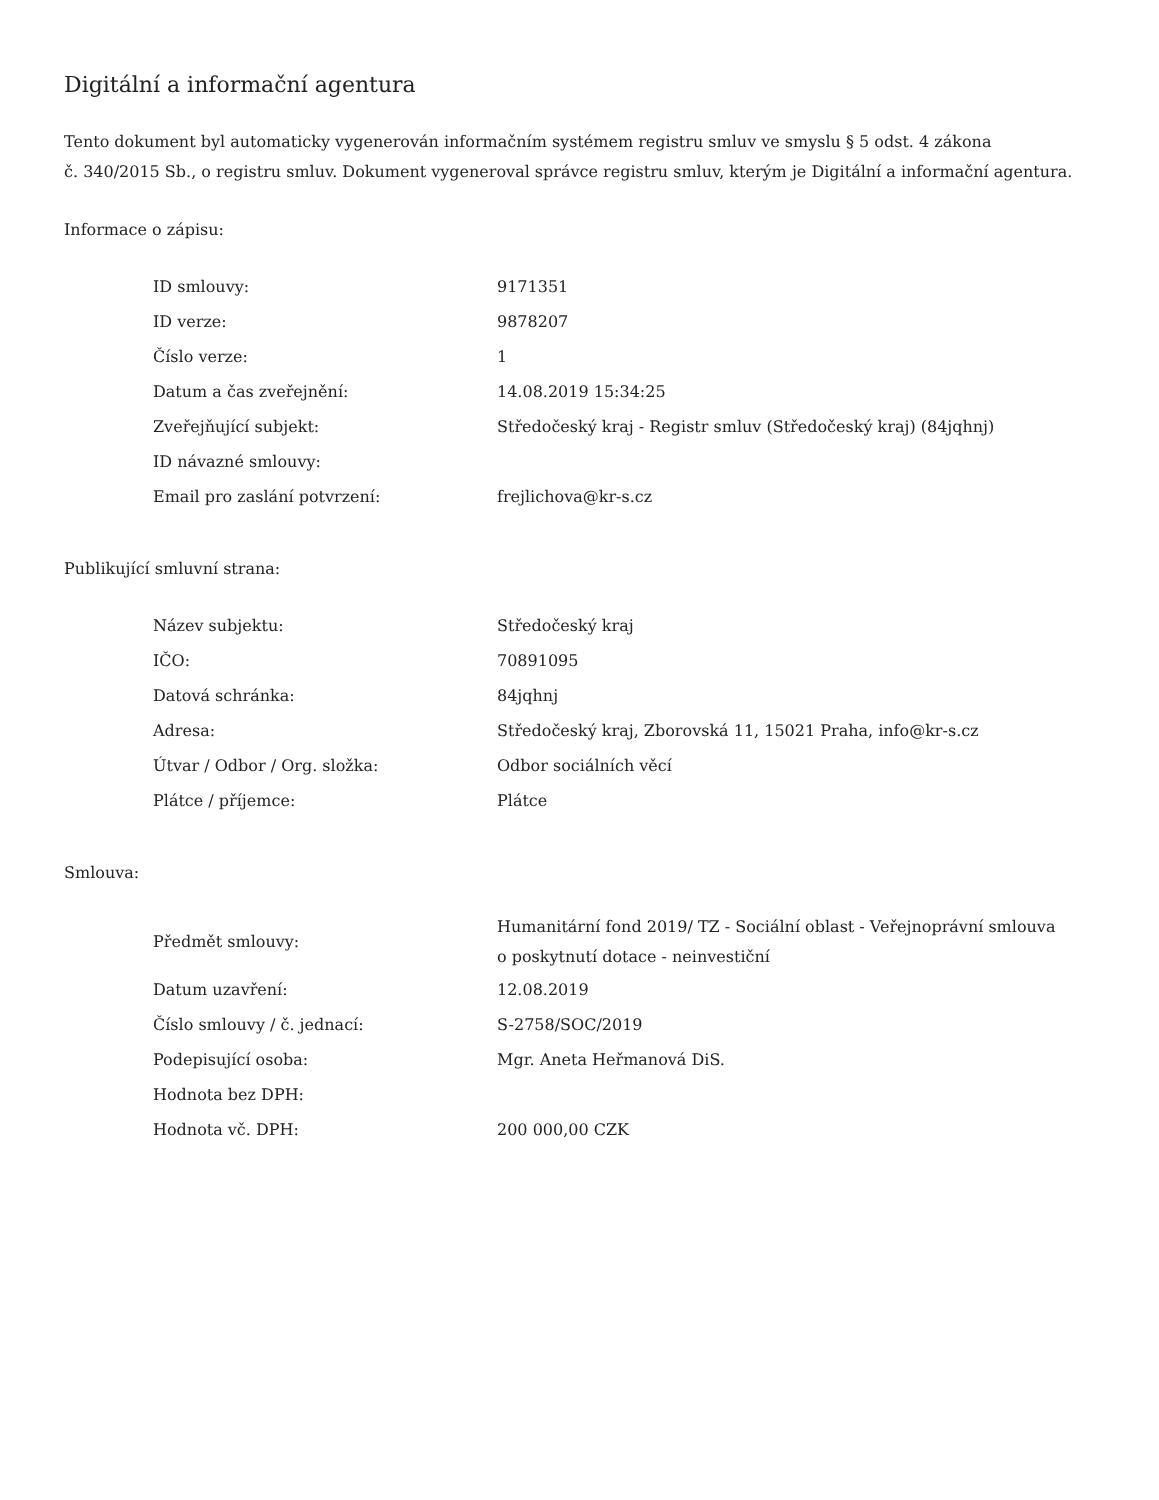Digitální a informační agentura
Tento dokument byl automaticky vygenerován informačním systémem registru smluv ve smyslu § 5 odst. 4 zákona
č. 340/2015 Sb., o registru smluv. Dokument vygeneroval správce registru smluv, kterým je Digitální a informační agentura.
Informace o zápisu:
| ID smlouvy: | 9171351 |
| ID verze: | 9878207 |
| Číslo verze: | 1 |
| Datum a čas zveřejnění: | 14.08.2019 15:34:25 |
| Zveřejňující subjekt: | Středočeský kraj - Registr smluv (Středočeský kraj) (84jqhnj) |
| ID návazné smlouvy: | |
| Email pro zaslání potvrzení: | frejlichova@kr-s.cz |
Publikující smluvní strana:
| Název subjektu: | Středočeský kraj |
| IČO: | 70891095 |
| Datová schránka: | 84jqhnj |
| Adresa: | Středočeský kraj, Zborovská 11, 15021 Praha, info@kr-s.cz |
| Útvar / Odbor / Org. složka: | Odbor sociálních věcí |
| Plátce / příjemce: | Plátce |
Smlouva:
| Předmět smlouvy: | Humanitární fond 2019/ TZ - Sociální oblast - Veřejnoprávní smlouva o poskytnutí dotace - neinvestiční |
| Datum uzavření: | 12.08.2019 |
| Číslo smlouvy / č. jednací: | S-2758/SOC/2019 |
| Podepisující osoba: | Mgr. Aneta Heřmanová DiS. |
| Hodnota bez DPH: | |
| Hodnota vč. DPH: | 200 000,00 CZK |